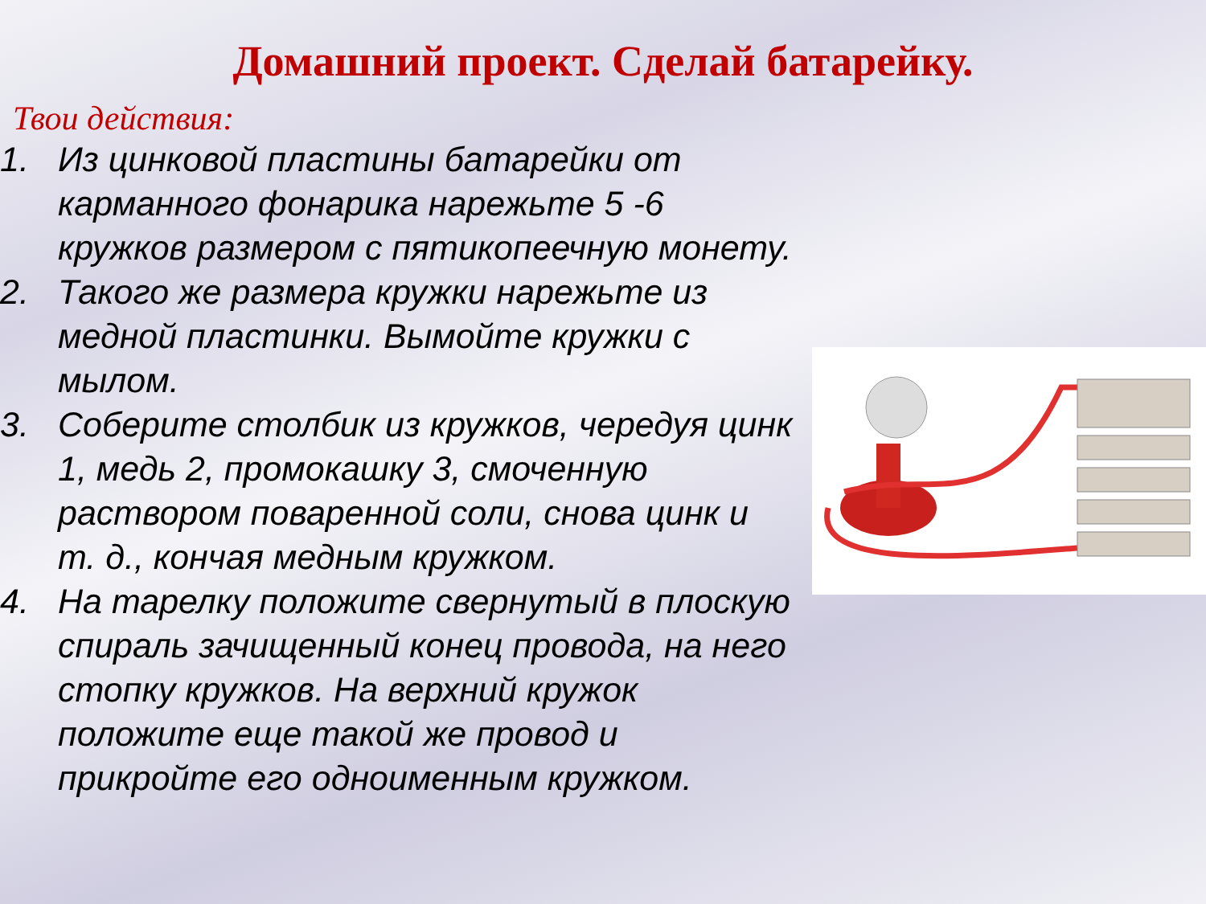Домашний проект. Сделай батарейку.
Твои действия:
1. Из цинковой пластины батарейки от карманного фонарика нарежьте 5 -6 кружков размером с пятикопеечную монету.
2. Такого же размера кружки нарежьте из медной пластинки. Вымойте кружки с мылом.
3. Соберите столбик из кружков, чередуя цинк 1, медь 2, промокашку 3, смоченную раствором поваренной соли, снова цинк и т. д., кончая медным кружком.
4. На тарелку положите свернутый в плоскую спираль зачищенный конец провода, на него стопку кружков. На верхний кружок положите еще такой же провод и прикройте его одноименным кружком.